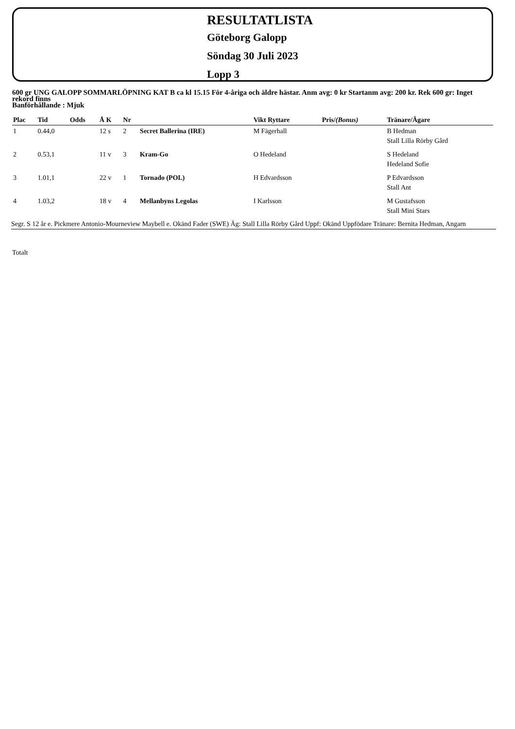RESULTATLISTA
Göteborg Galopp
Söndag 30 Juli 2023
Lopp 3
600 gr UNG GALOPP SOMMARLÖPNING KAT B ca kl 15.15 För 4-åriga och äldre hästar. Anm avg: 0 kr Startanm avg: 200 kr. Rek 600 gr: Inget rekord finns
Banförhållande : Mjuk
| Plac | Tid | Odds | Å K | Nr | | Vikt Ryttare | Pris/ (Bonus) | Tränare/Ägare |
| --- | --- | --- | --- | --- | --- | --- | --- | --- |
| 1 | 0.44,0 | | 12 s | 2 | Secret Ballerina (IRE) | M Fägerhall | | B Hedman Stall Lilla Rörby Gård |
| 2 | 0.53,1 | | 11 v | 3 | Kram-Go | O Hedeland | | S Hedeland Hedeland Sofie |
| 3 | 1.01,1 | | 22 v | 1 | Tornado (POL) | H Edvardsson | | P Edvardsson Stall Ant |
| 4 | 1.03,2 | | 18 v | 4 | Mellanbyns Legolas | I Karlsson | | M Gustafsson Stall Mini Stars |
Segr. S 12 år e. Pickmere Antonio-Mourneview Maybell e. Okänd Fader (SWE) Äg: Stall Lilla Rörby Gård Uppf: Okänd Uppfödare Tränare: Bernita Hedman, Angarn
Totalt